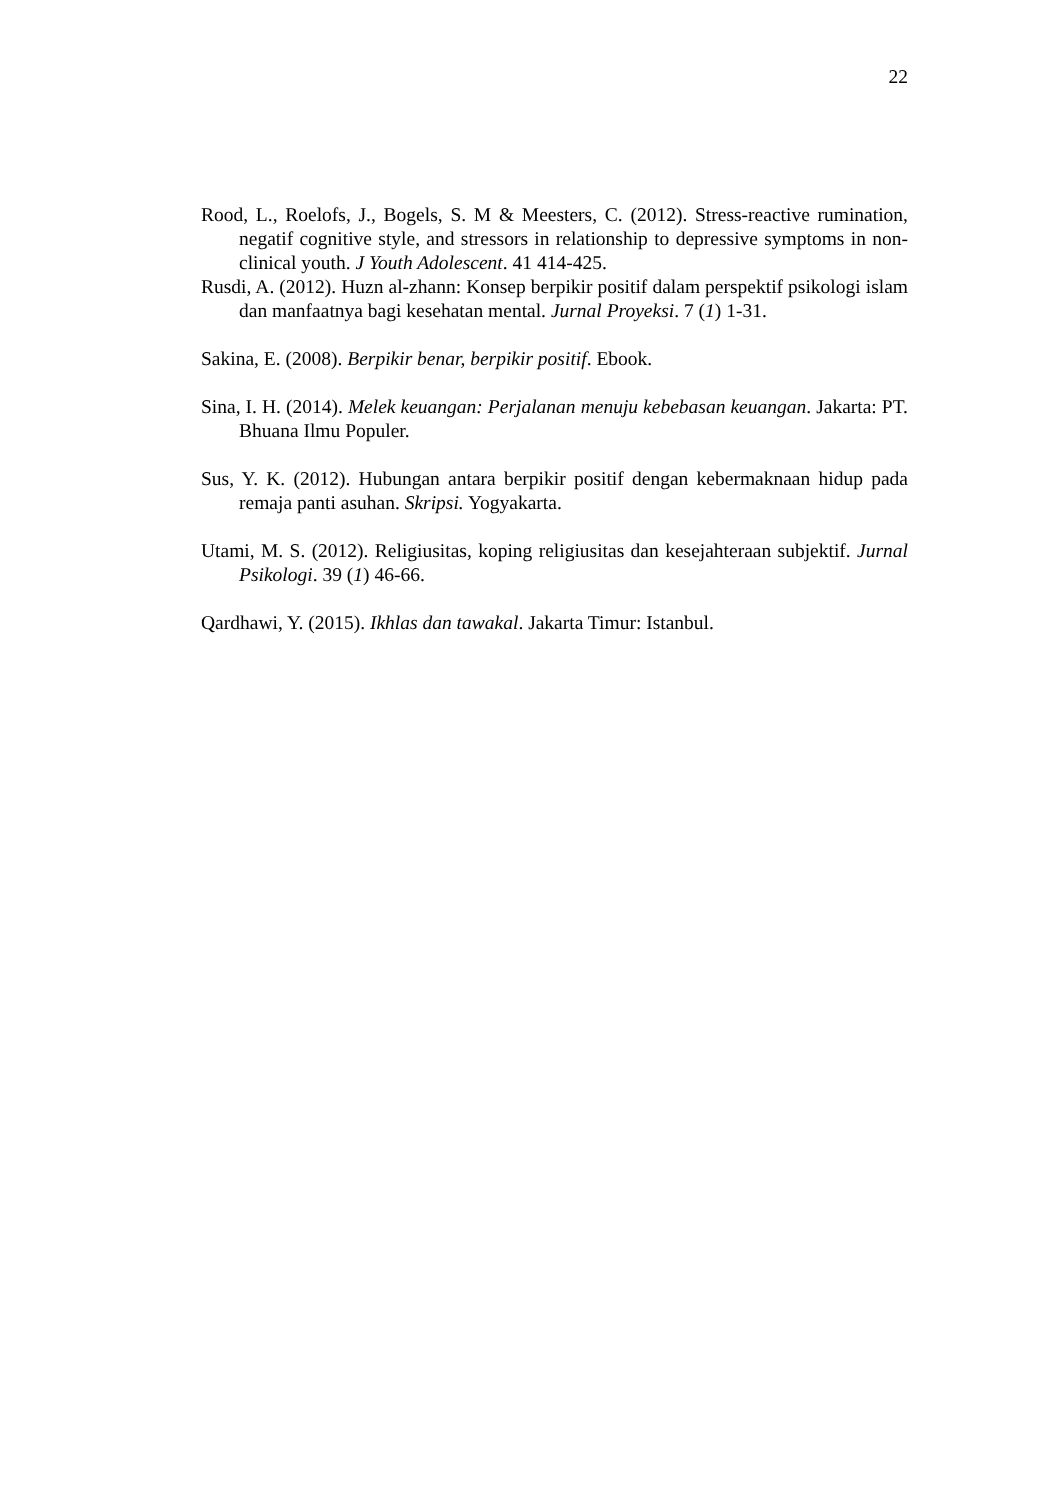22
Rood, L., Roelofs, J., Bogels, S. M & Meesters, C. (2012). Stress-reactive rumination, negatif cognitive style, and stressors in relationship to depressive symptoms in non-clinical youth. J Youth Adolescent. 41 414-425.
Rusdi, A. (2012). Huzn al-zhann: Konsep berpikir positif dalam perspektif psikologi islam dan manfaatnya bagi kesehatan mental. Jurnal Proyeksi. 7 (1) 1-31.
Sakina, E. (2008). Berpikir benar, berpikir positif. Ebook.
Sina, I. H. (2014). Melek keuangan: Perjalanan menuju kebebasan keuangan. Jakarta: PT. Bhuana Ilmu Populer.
Sus, Y. K. (2012). Hubungan antara berpikir positif dengan kebermaknaan hidup pada remaja panti asuhan. Skripsi. Yogyakarta.
Utami, M. S. (2012). Religiusitas, koping religiusitas dan kesejahteraan subjektif. Jurnal Psikologi. 39 (1) 46-66.
Qardhawi, Y. (2015). Ikhlas dan tawakal. Jakarta Timur: Istanbul.